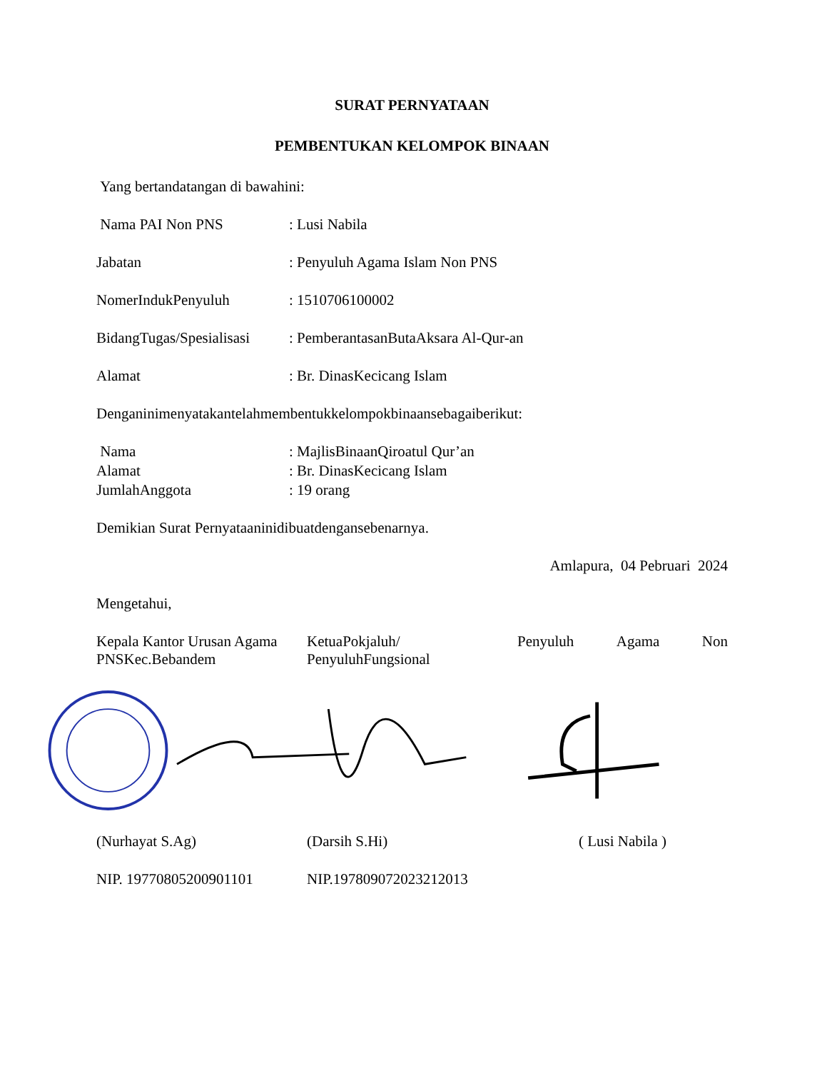SURAT PERNYATAAN
PEMBENTUKAN KELOMPOK BINAAN
Yang bertandatangan di bawahini:
Nama PAI Non PNS : Lusi Nabila
Jabatan : Penyuluh Agama Islam Non PNS
NomerIndukPenyuluh : 1510706100002
BidangTugas/Spesialisasi
: PemberantasanButaAksara Al-Qur-an
Alamat : Br. DinasKecicang Islam
Denganinimenyatakantelahmembentukkelompokbinaansebagaiberikut:
Nama : MajlisBinaanQiroatul Qur’an
Alamat : Br. DinasKecicang Islam
JumlahAnggota : 19 orang
Demikian Surat Pernyataaninidibuatdengansebenarnya.
Amlapura, 04 Pebruari 2024
Mengetahui,
Kepala Kantor Urusan Agama
PNSKec.Bebandem
KetuaPokjaluh/
PenyuluhFungsional
Penyuluh Agama Non
(Nurhayat S.Ag) (Darsih S.Hi) ( Lusi Nabila )
NIP. 19770805200901101 NIP.197809072023212013